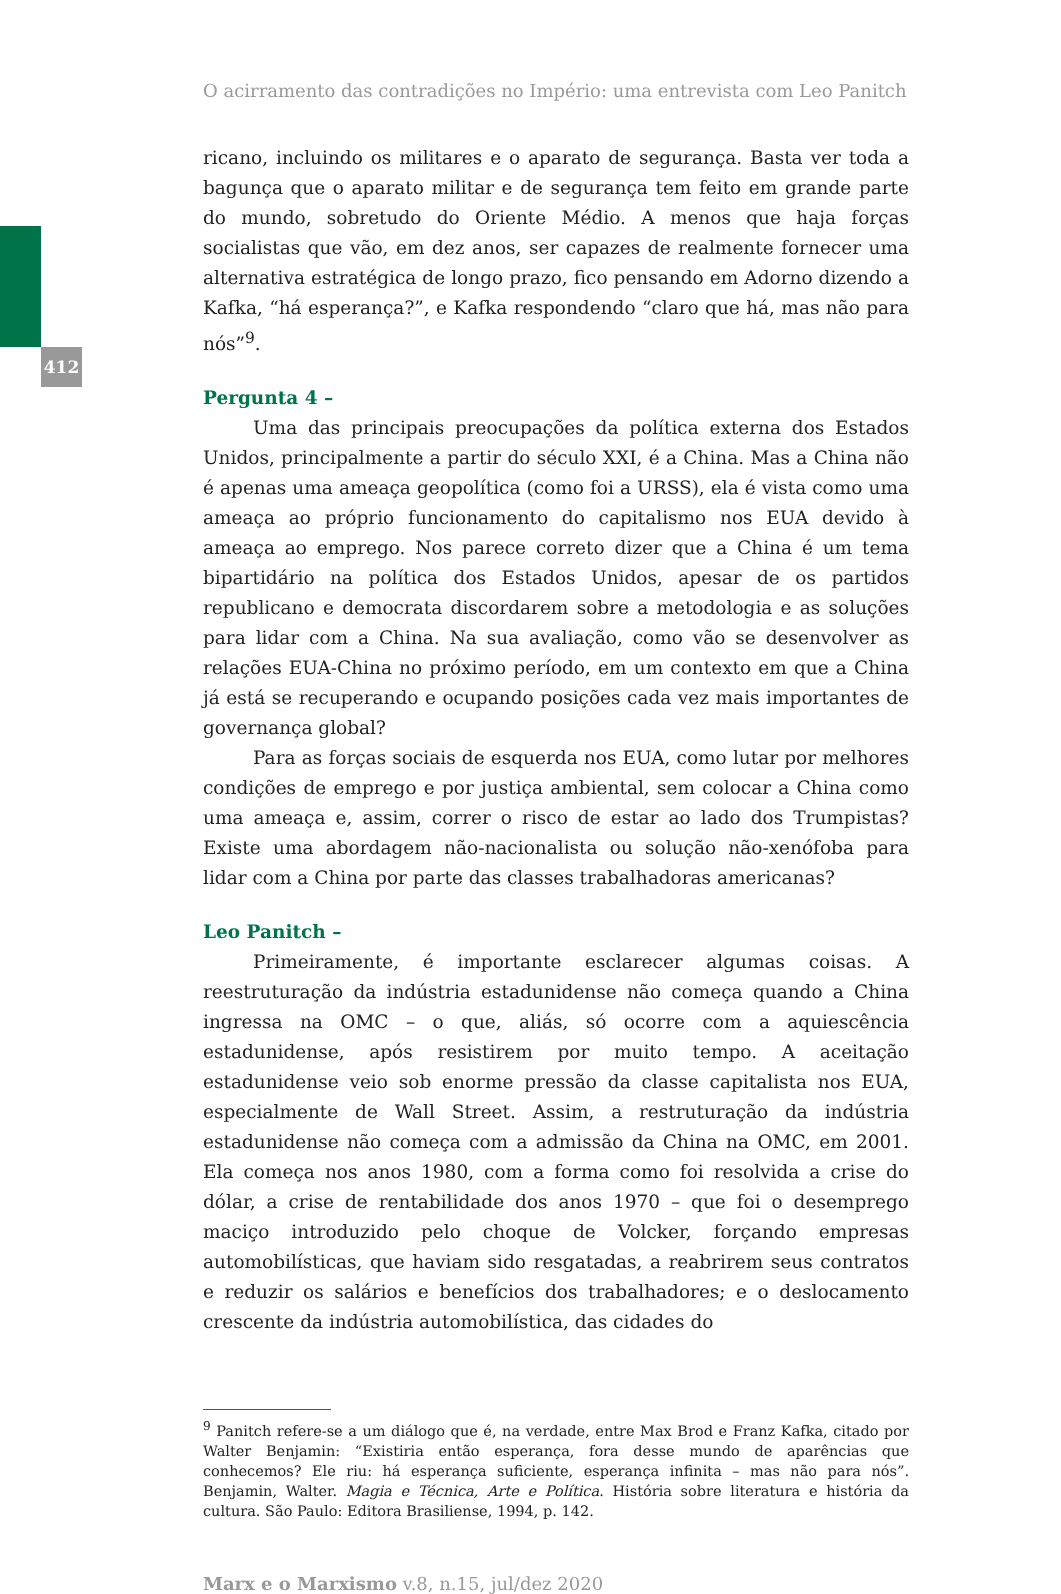412
O acirramento das contradições no Império: uma entrevista com Leo Panitch
ricano, incluindo os militares e o aparato de segurança. Basta ver toda a bagunça que o aparato militar e de segurança tem feito em grande parte do mundo, sobretudo do Oriente Médio. A menos que haja forças socialistas que vão, em dez anos, ser capazes de realmente fornecer uma alternativa estratégica de longo prazo, fico pensando em Adorno dizendo a Kafka, “há esperança?”, e Kafka respondendo “claro que há, mas não para nós”<sup>9</sup>.
Pergunta 4 –
Uma das principais preocupações da política externa dos Estados Unidos, principalmente a partir do século XXI, é a China. Mas a China não é apenas uma ameaça geopolítica (como foi a URSS), ela é vista como uma ameaça ao próprio funcionamento do capitalismo nos EUA devido à ameaça ao emprego. Nos parece correto dizer que a China é um tema bipartidário na política dos Estados Unidos, apesar de os partidos republicano e democrata discordarem sobre a metodologia e as soluções para lidar com a China. Na sua avaliação, como vão se desenvolver as relações EUA-China no próximo período, em um contexto em que a China já está se recuperando e ocupando posições cada vez mais importantes de governança global?
Para as forças sociais de esquerda nos EUA, como lutar por melhores condições de emprego e por justiça ambiental, sem colocar a China como uma ameaça e, assim, correr o risco de estar ao lado dos Trumpistas? Existe uma abordagem não-nacionalista ou solução não-xenófoba para lidar com a China por parte das classes trabalhadoras americanas?
Leo Panitch –
Primeiramente, é importante esclarecer algumas coisas. A reestruturação da indústria estadunidense não começa quando a China ingressa na OMC – o que, aliás, só ocorre com a aquiescência estadunidense, após resistirem por muito tempo. A aceitação estadunidense veio sob enorme pressão da classe capitalista nos EUA, especialmente de Wall Street. Assim, a restruturação da indústria estadunidense não começa com a admissão da China na OMC, em 2001. Ela começa nos anos 1980, com a forma como foi resolvida a crise do dólar, a crise de rentabilidade dos anos 1970 – que foi o desemprego maciço introduzido pelo choque de Volcker, forçando empresas automobilísticas, que haviam sido resgatadas, a reabrirem seus contratos e reduzir os salários e benefícios dos trabalhadores; e o deslocamento crescente da indústria automobilística, das cidades do
<sup>9</sup> Panitch refere-se a um diálogo que é, na verdade, entre Max Brod e Franz Kafka, citado por Walter Benjamin: “Existiria então esperança, fora desse mundo de aparências que conhecemos? Ele riu: há esperança suficiente, esperança infinita – mas não para nós”. Benjamin, Walter. Magia e Técnica, Arte e Política. História sobre literatura e história da cultura. São Paulo: Editora Brasiliense, 1994, p. 142.
Marx e o Marxismo v.8, n.15, jul/dez 2020